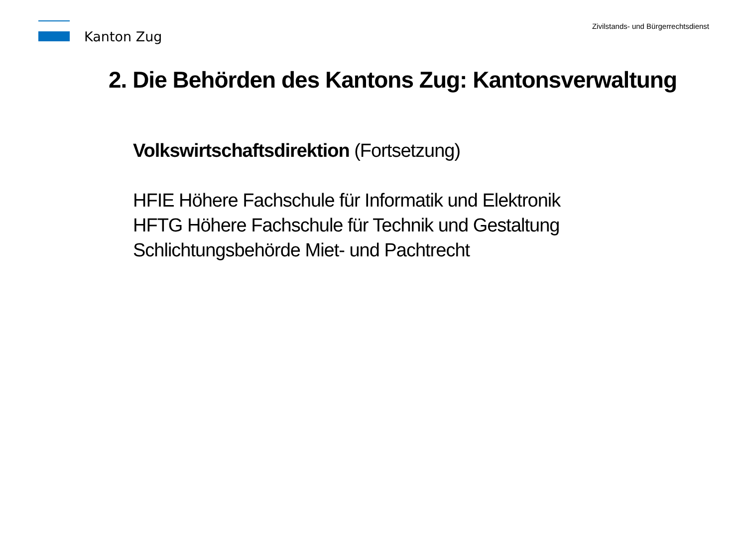Kanton Zug
Zivilstands- und Bürgerrechtsdienst
2. Die Behörden des Kantons Zug: Kantonsverwaltung
Volkswirtschaftsdirektion (Fortsetzung)
HFIE Höhere Fachschule für Informatik und Elektronik
HFTG Höhere Fachschule für Technik und Gestaltung
Schlichtungsbehörde Miet- und Pachtrecht